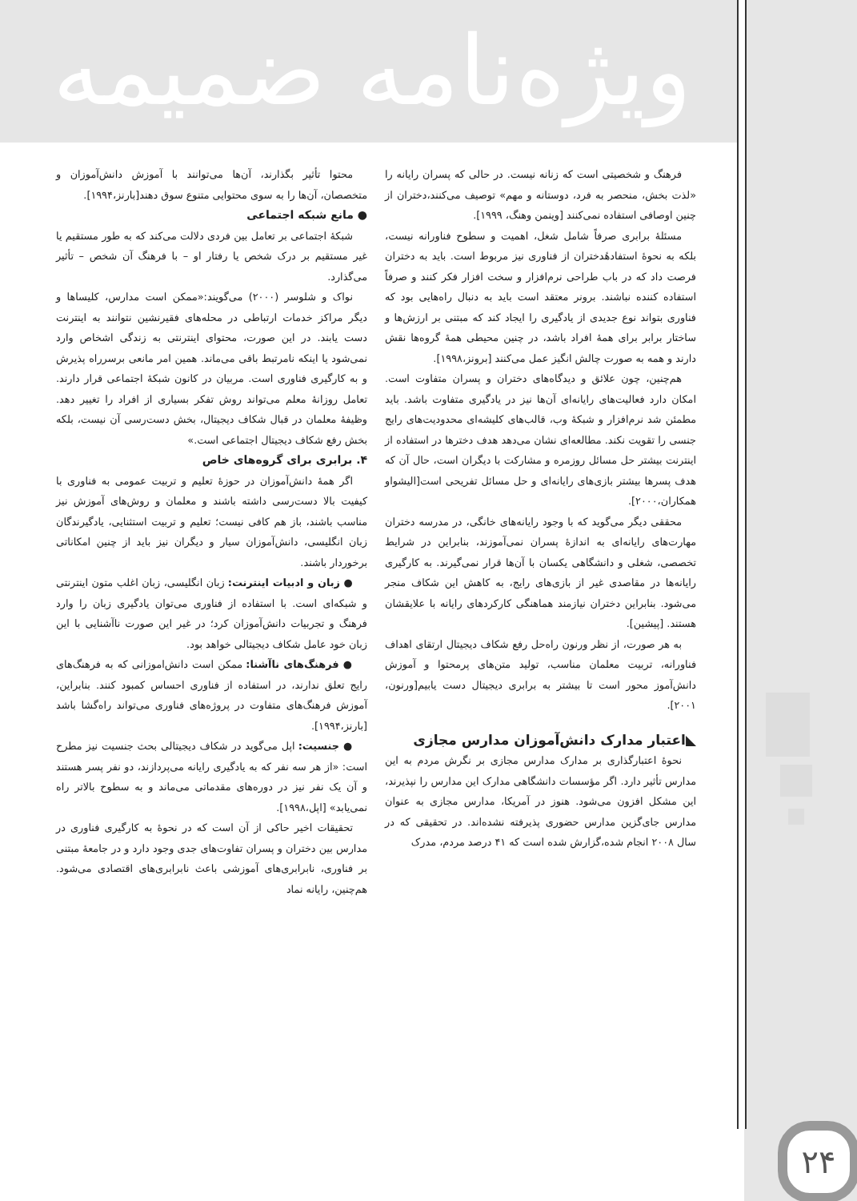ویژه‌نامه ضمیمه
محتوا تأثیر بگذارند، آن‌ها می‌توانند با آموزش دانش‌آموزان و متخصصان، آن‌ها را به سوی محتوایی متنوع سوق دهند[بارنز،۱۹۹۴].
● مانع شبکه اجتماعی
شبکهٔ اجتماعی بر تعامل بین فردی دلالت می‌کند که به طور مستقیم یا غیر مستقیم بر درک شخص یا رفتار او – با فرهنگ آن شخص – تأثیر می‌گذارد.
نواک و شلوسر (۲۰۰۰) می‌گویند:«ممکن است مدارس، کلیساها و دیگر مراکز خدمات ارتباطی در محله‌های فقیرنشین نتوانند به اینترنت دست یابند. در این صورت، محتوای اینترنتی به زندگی اشخاص وارد نمی‌شود یا اینکه نامرتبط باقی می‌ماند. همین امر مانعی برسرراه پذیرش و به کارگیری فناوری است. مربیان در کانون شبکهٔ اجتماعی قرار دارند. تعامل روزانهٔ معلم می‌تواند روش تفکر بسیاری از افراد را تغییر دهد. وظیفهٔ معلمان در قبال شکاف دیجیتال، بخش دست‌رسی آن نیست، بلکه بخش رفع شکاف دیجیتال اجتماعی است.»
۴. برابری برای گروه‌های خاص
اگر همهٔ دانش‌آموزان در حوزهٔ تعلیم و تربیت عمومی به فناوری با کیفیت بالا دست‌رسی داشته باشند و معلمان و روش‌های آموزش نیز مناسب باشند، باز هم کافی نیست؛ تعلیم و تربیت استثنایی، یادگیرندگان زبان انگلیسی، دانش‌آموزان سیار و دیگران نیز باید از چنین امکاناتی برخوردار باشند.
● زبان و ادبیات اینترنت: زبان انگلیسی، زبان اغلب متون اینترنتی و شبکه‌ای است. با استفاده از فناوری می‌توان یادگیری زبان را وارد فرهنگ و تجربیات دانش‌آموزان کرد؛ در غیر این صورت ناآشنایی با این زبان خود عامل شکاف دیجیتالی خواهد بود.
● فرهنگ‌های ناآشنا: ممکن است دانش‌اموزانی که به فرهنگ‌های رایج تعلق ندارند، در استفاده از فناوری احساس کمبود کنند. بنابراین، آموزش فرهنگ‌های متفاوت در پروژه‌های فناوری می‌تواند راه‌گشا باشد [بارنز،۱۹۹۴].
● جنسیت: اپل می‌گوید در شکاف دیجیتالی بحث جنسیت نیز مطرح است: «از هر سه نفر که به یادگیری رایانه می‌پردازند، دو نفر پسر هستند و آن یک نفر نیز در دوره‌های مقدماتی می‌ماند و به سطوح بالاتر راه نمی‌یابد» [اپل،۱۹۹۸].
تحقیقات اخیر حاکی از آن است که در نحوهٔ به کارگیری فناوری در مدارس بین دختران و پسران تفاوت‌های جدی وجود دارد و در جامعهٔ مبتنی بر فناوری، نابرابری‌های آموزشی باعث نابرابری‌های اقتصادی می‌شود. هم‌چنین، رایانه نماد
فرهنگ و شخصیتی است که زنانه نیست. در حالی که پسران رایانه را «لذت بخش، منحصر به فرد، دوستانه و مهم» توصیف می‌کنند،دختران از چنین اوصافی استفاده نمی‌کنند [وینمن وهنگ، ۱۹۹۹].
مسئلهٔ برابری صرفاً شامل شغل، اهمیت و سطوح فناورانه نیست، بلکه به نحوهٔ استفادهٔدختران از فناوری نیز مربوط است. باید به دختران فرصت داد که در باب طراحی نرم‌افزار و سخت افزار فکر کنند و صرفاً استفاده کننده نباشند. برونر معتقد است باید به دنبال راه‌هایی بود که فناوری بتواند نوع جدیدی از یادگیری را ایجاد کند که مبتنی بر ارزش‌ها و ساختار برابر برای همهٔ افراد باشد، در چنین محیطی همهٔ گروه‌ها نقش دارند و همه به صورت چالش انگیز عمل می‌کنند [برونز،۱۹۹۸].
هم‌چنین، چون علائق و دیدگاه‌های دختران و پسران متفاوت است. امکان دارد فعالیت‌های رایانه‌ای آن‌ها نیز در یادگیری متفاوت باشد. باید مطمئن شد نرم‌افزار و شبکهٔ وب، قالب‌های کلیشه‌ای محدودیت‌های رایج جنسی را تقویت نکند. مطالعه‌ای نشان می‌دهد هدف دخترها در استفاده از اینترنت بیشتر حل مسائل روزمره و مشارکت با دیگران است، حال آن که هدف پسرها بیشتر بازی‌های رایانه‌ای و حل مسائل تفریحی است[الیشواو همکاران،۲۰۰۰].
محققی دیگر می‌گوید که با وجود رایانه‌های خانگی، در مدرسه دختران مهارت‌های رایانه‌ای به اندازهٔ پسران نمی‌آموزند، بنابراین در شرایط تخصصی، شغلی و دانشگاهی یکسان با آن‌ها قرار نمی‌گیرند. به کارگیری رایانه‌ها در مقاصدی غیر از بازی‌های رایج، به کاهش این شکاف منجر می‌شود. بنابراین دختران نیازمند هماهنگی کارکردهای رایانه با علایقشان هستند. [پیشین].
به هر صورت، از نظر ورنون راه‌حل رفع شکاف دیجیتال ارتقای اهداف فناورانه، تربیت معلمان مناسب، تولید متن‌های پرمحتوا و آموزش دانش‌آموز محور است تا بیشتر به برابری دیجیتال دست یابیم[ورنون، ۲۰۰۱].
◣اعتبار مدارک دانش‌آموزان مدارس مجازی
نحوهٔ اعتبارگذاری بر مدارک مدارس مجازی بر نگرش مردم به این مدارس تأثیر دارد. اگر مؤسسات دانشگاهی مدارک این مدارس را نپذیرند، این مشکل افزون می‌شود. هنوز در آمریکا، مدارس مجازی به عنوان مدارس جای‌گزین مدارس حضوری پذیرفته نشده‌اند. در تحقیقی که در سال ۲۰۰۸ انجام شده،گزارش شده است که ۴۱ درصد مردم، مدرک
۲۴